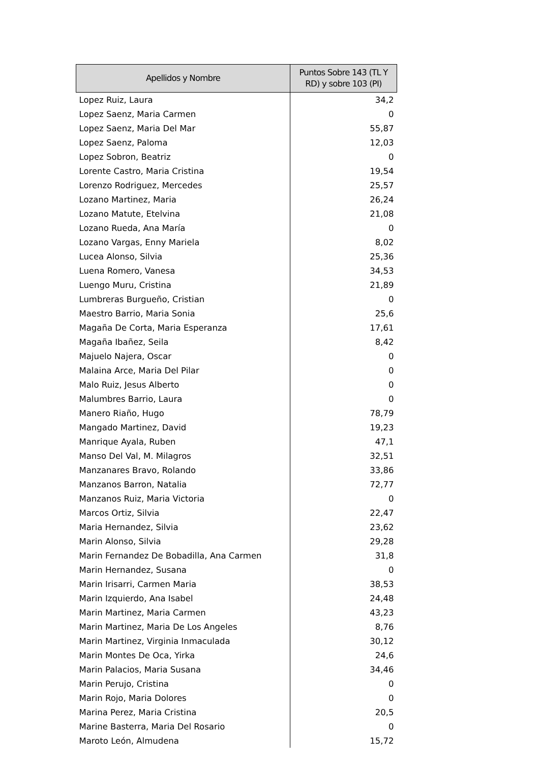| Apellidos y Nombre | Puntos Sobre 143 (TL Y RD) y sobre 103 (PI) |
| --- | --- |
| Lopez Ruiz, Laura | 34,2 |
| Lopez Saenz, Maria Carmen | 0 |
| Lopez Saenz, Maria Del Mar | 55,87 |
| Lopez Saenz, Paloma | 12,03 |
| Lopez Sobron, Beatriz | 0 |
| Lorente Castro, Maria Cristina | 19,54 |
| Lorenzo Rodriguez, Mercedes | 25,57 |
| Lozano Martinez, Maria | 26,24 |
| Lozano Matute, Etelvina | 21,08 |
| Lozano Rueda, Ana María | 0 |
| Lozano Vargas, Enny Mariela | 8,02 |
| Lucea Alonso, Silvia | 25,36 |
| Luena Romero, Vanesa | 34,53 |
| Luengo Muru, Cristina | 21,89 |
| Lumbreras Burgueño, Cristian | 0 |
| Maestro Barrio, Maria Sonia | 25,6 |
| Magaña De Corta, Maria Esperanza | 17,61 |
| Magaña Ibañez, Seila | 8,42 |
| Majuelo Najera, Oscar | 0 |
| Malaina Arce, Maria Del Pilar | 0 |
| Malo Ruiz, Jesus Alberto | 0 |
| Malumbres Barrio, Laura | 0 |
| Manero Riaño, Hugo | 78,79 |
| Mangado Martinez, David | 19,23 |
| Manrique Ayala, Ruben | 47,1 |
| Manso Del Val, M. Milagros | 32,51 |
| Manzanares Bravo, Rolando | 33,86 |
| Manzanos Barron, Natalia | 72,77 |
| Manzanos Ruiz, Maria Victoria | 0 |
| Marcos Ortiz, Silvia | 22,47 |
| Maria Hernandez, Silvia | 23,62 |
| Marin Alonso, Silvia | 29,28 |
| Marin Fernandez De Bobadilla, Ana Carmen | 31,8 |
| Marin Hernandez, Susana | 0 |
| Marin Irisarri, Carmen Maria | 38,53 |
| Marin Izquierdo, Ana Isabel | 24,48 |
| Marin Martinez, Maria Carmen | 43,23 |
| Marin Martinez, Maria De Los Angeles | 8,76 |
| Marin Martinez, Virginia Inmaculada | 30,12 |
| Marin Montes De Oca, Yirka | 24,6 |
| Marin Palacios, Maria Susana | 34,46 |
| Marin Perujo, Cristina | 0 |
| Marin Rojo, Maria Dolores | 0 |
| Marina Perez, Maria Cristina | 20,5 |
| Marine Basterra, Maria Del Rosario | 0 |
| Maroto León, Almudena | 15,72 |